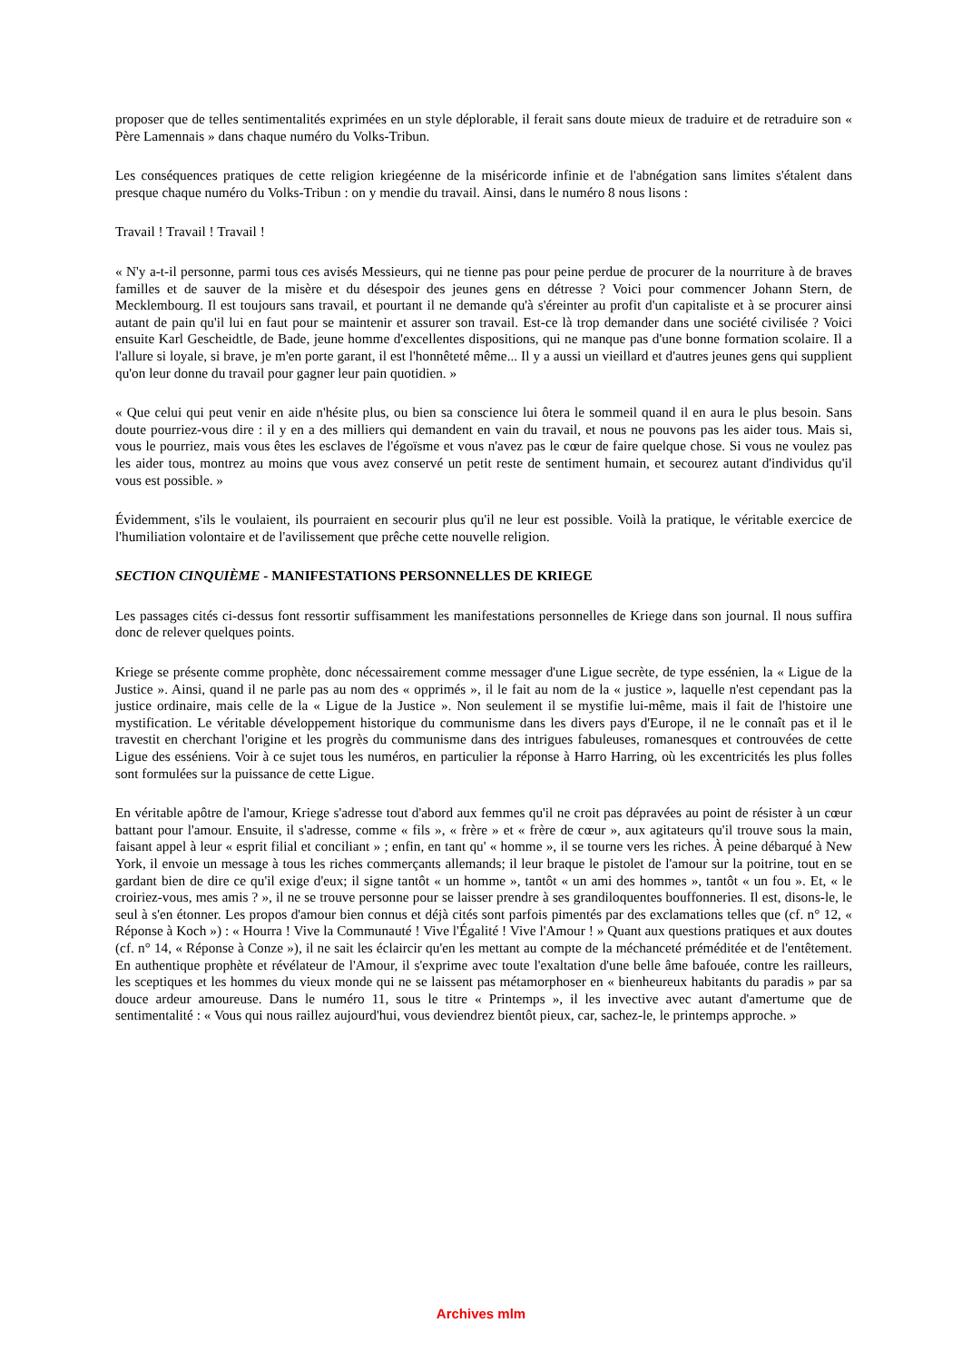proposer que de telles sentimentalités exprimées en un style déplorable, il ferait sans doute mieux de traduire et de retraduire son « Père Lamennais » dans chaque numéro du Volks-Tribun.
Les conséquences pratiques de cette religion kriegéenne de la miséricorde infinie et de l'abnégation sans limites s'étalent dans presque chaque numéro du Volks-Tribun : on y mendie du travail. Ainsi, dans le numéro 8 nous lisons :
Travail ! Travail ! Travail !
« N'y a-t-il personne, parmi tous ces avisés Messieurs, qui ne tienne pas pour peine perdue de procurer de la nourriture à de braves familles et de sauver de la misère et du désespoir des jeunes gens en détresse ? Voici pour commencer Johann Stern, de Mecklembourg. Il est toujours sans travail, et pourtant il ne demande qu'à s'éreinter au profit d'un capitaliste et à se procurer ainsi autant de pain qu'il lui en faut pour se maintenir et assurer son travail. Est-ce là trop demander dans une société civilisée ? Voici ensuite Karl Gescheidtle, de Bade, jeune homme d'excellentes dispositions, qui ne manque pas d'une bonne formation scolaire. Il a l'allure si loyale, si brave, je m'en porte garant, il est l'honnêteté même... Il y a aussi un vieillard et d'autres jeunes gens qui supplient qu'on leur donne du travail pour gagner leur pain quotidien. »
« Que celui qui peut venir en aide n'hésite plus, ou bien sa conscience lui ôtera le sommeil quand il en aura le plus besoin. Sans doute pourriez-vous dire : il y en a des milliers qui demandent en vain du travail, et nous ne pouvons pas les aider tous. Mais si, vous le pourriez, mais vous êtes les esclaves de l'égoïsme et vous n'avez pas le cœur de faire quelque chose. Si vous ne voulez pas les aider tous, montrez au moins que vous avez conservé un petit reste de sentiment humain, et secourez autant d'individus qu'il vous est possible. »
Évidemment, s'ils le voulaient, ils pourraient en secourir plus qu'il ne leur est possible. Voilà la pratique, le véritable exercice de l'humiliation volontaire et de l'avilissement que prêche cette nouvelle religion.
SECTION CINQUIÈME - MANIFESTATIONS PERSONNELLES DE KRIEGE
Les passages cités ci-dessus font ressortir suffisamment les manifestations personnelles de Kriege dans son journal. Il nous suffira donc de relever quelques points.
Kriege se présente comme prophète, donc nécessairement comme messager d'une Ligue secrète, de type essénien, la « Ligue de la Justice ». Ainsi, quand il ne parle pas au nom des « opprimés », il le fait au nom de la « justice », laquelle n'est cependant pas la justice ordinaire, mais celle de la « Ligue de la Justice ». Non seulement il se mystifie lui-même, mais il fait de l'histoire une mystification. Le véritable développement historique du communisme dans les divers pays d'Europe, il ne le connaît pas et il le travestit en cherchant l'origine et les progrès du communisme dans des intrigues fabuleuses, romanesques et controuvées de cette Ligue des esséniens. Voir à ce sujet tous les numéros, en particulier la réponse à Harro Harring, où les excentricités les plus folles sont formulées sur la puissance de cette Ligue.
En véritable apôtre de l'amour, Kriege s'adresse tout d'abord aux femmes qu'il ne croit pas dépravées au point de résister à un cœur battant pour l'amour. Ensuite, il s'adresse, comme « fils », « frère » et « frère de cœur », aux agitateurs qu'il trouve sous la main, faisant appel à leur « esprit filial et conciliant » ; enfin, en tant qu' « homme », il se tourne vers les riches. À peine débarqué à New York, il envoie un message à tous les riches commerçants allemands; il leur braque le pistolet de l'amour sur la poitrine, tout en se gardant bien de dire ce qu'il exige d'eux; il signe tantôt « un homme », tantôt « un ami des hommes », tantôt « un fou ». Et, « le croiriez-vous, mes amis ? », il ne se trouve personne pour se laisser prendre à ses grandiloquentes bouffonneries. Il est, disons-le, le seul à s'en étonner. Les propos d'amour bien connus et déjà cités sont parfois pimentés par des exclamations telles que (cf. n° 12, « Réponse à Koch ») : « Hourra ! Vive la Communauté ! Vive l'Égalité ! Vive l'Amour ! » Quant aux questions pratiques et aux doutes (cf. n° 14, « Réponse à Conze »), il ne sait les éclaircir qu'en les mettant au compte de la méchanceté préméditée et de l'entêtement. En authentique prophète et révélateur de l'Amour, il s'exprime avec toute l'exaltation d'une belle âme bafouée, contre les railleurs, les sceptiques et les hommes du vieux monde qui ne se laissent pas métamorphoser en « bienheureux habitants du paradis » par sa douce ardeur amoureuse. Dans le numéro 11, sous le titre « Printemps », il les invective avec autant d'amertume que de sentimentalité : « Vous qui nous raillez aujourd'hui, vous deviendrez bientôt pieux, car, sachez-le, le printemps approche. »
Archives mlm